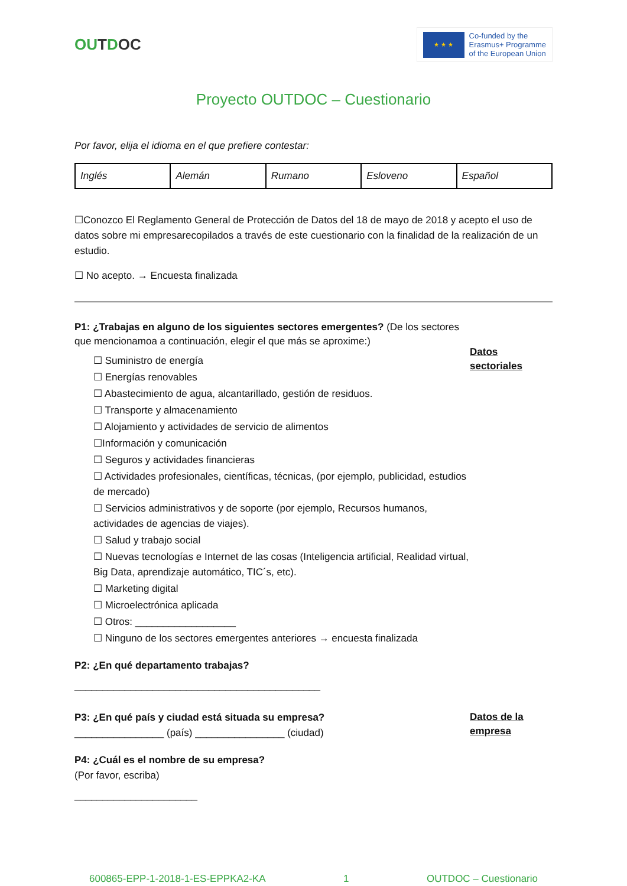OUTDOC
★ ★ ★
Co-funded by the
Erasmus+ Programme
of the European Union
Proyecto OUTDOC – Cuestionario
Por favor, elija el idioma en el que prefiere contestar:
| Inglés | Alemán | Rumano | Esloveno | Español |
☐Conozco El Reglamento General de Protección de Datos del 18 de mayo de 2018 y acepto el uso de datos sobre mi empresarecopilados a través de este cuestionario con la finalidad de la realización de un estudio.
☐ No acepto. → Encuesta finalizada
P1: ¿Trabajas en alguno de los siguientes sectores emergentes? (De los sectores que mencionamoa a continuación, elegir el que más se aproxime:)
☐ Suministro de energía
☐ Energías renovables
☐ Abastecimiento de agua, alcantarillado, gestión de residuos.
☐ Transporte y almacenamiento
☐ Alojamiento y actividades de servicio de alimentos
☐Información y comunicación
☐ Seguros y actividades financieras
☐ Actividades profesionales, científicas, técnicas, (por ejemplo, publicidad, estudios de mercado)
☐ Servicios administrativos y de soporte (por ejemplo, Recursos humanos, actividades de agencias de viajes).
☐ Salud y trabajo social
☐ Nuevas tecnologías e Internet de las cosas (Inteligencia artificial, Realidad virtual, Big Data, aprendizaje automático, TIC´s, etc).
☐ Marketing digital
☐ Microelectrónica aplicada
☐ Otros: __________________
☐ Ninguno de los sectores emergentes anteriores → encuesta finalizada
P2: ¿En qué departamento trabajas?
____________________________________________
Datos sectoriales
P3: ¿En qué país y ciudad está situada su empresa?
________________ (país) ________________ (ciudad)
P4: ¿Cuál es el nombre de su empresa?
(Por favor, escriba)
______________________
Datos de la empresa
600865-EPP-1-2018-1-ES-EPPKA2-KA 1 OUTDOC – Cuestionario